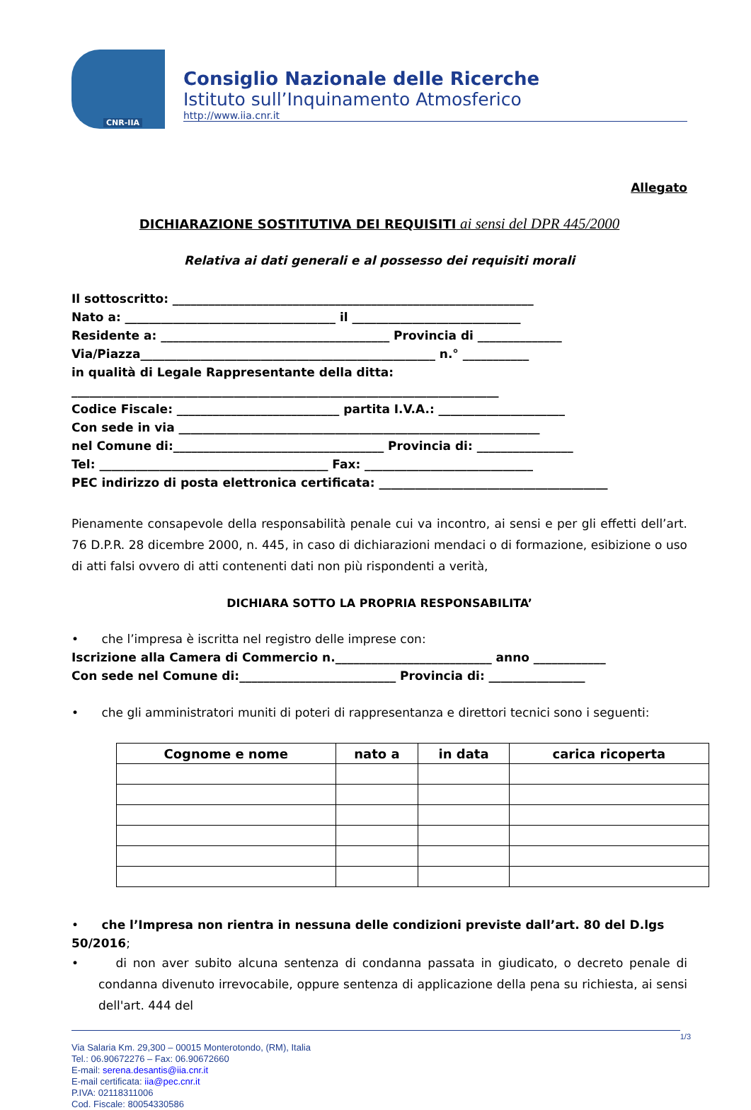CNR-IIA
Consiglio Nazionale delle Ricerche
Istituto sull’Inquinamento Atmosferico
http://www.iia.cnr.it
Allegato
DICHIARAZIONE SOSTITUTIVA DEI REQUISITI ai sensi del DPR 445/2000
Relativa ai dati generali e al possesso dei requisiti morali
Il sottoscritto: ____________________________________________________________
Nato a: ___________________________________ il ____________________________
Residente a: ______________________________________ Provincia di ______________
Via/Piazza_________________________________________________ n.° ___________
in qualità di Legale Rappresentante della ditta:
_______________________________________________________________________
Codice Fiscale: ___________________________ partita I.V.A.: _____________________
Con sede in via ____________________________________________________________
nel Comune di:___________________________________ Provincia di: ________________
Tel: ______________________________________ Fax: ____________________________
PEC indirizzo di posta elettronica certificata: ______________________________________
Pienamente consapevole della responsabilità penale cui va incontro, ai sensi e per gli effetti dell’art. 76 D.P.R. 28 dicembre 2000, n. 445, in caso di dichiarazioni mendaci o di formazione, esibizione o uso di atti falsi ovvero di atti contenenti dati non più rispondenti a verità,
DICHIARA SOTTO LA PROPRIA RESPONSABILITA’
• che l’impresa è iscritta nel registro delle imprese con:
Iscrizione alla Camera di Commercio n.__________________________ anno ____________
Con sede nel Comune di:__________________________ Provincia di: ________________
• che gli amministratori muniti di poteri di rappresentanza e direttori tecnici sono i seguenti:
| Cognome e nome | nato a | in data | carica ricoperta |
| --- | --- | --- | --- |
• che l’Impresa non rientra in nessuna delle condizioni previste dall’art. 80 del D.lgs 50/2016;
• di non aver subito alcuna sentenza di condanna passata in giudicato, o decreto penale di condanna divenuto irrevocabile, oppure sentenza di applicazione della pena su richiesta, ai sensi dell'art. 444 del
1/3
Via Salaria Km. 29,300 – 00015 Monterotondo, (RM), Italia
Tel.: 06.90672276 – Fax: 06.90672660
E-mail: serena.desantis@iia.cnr.it
E-mail certificata: iia@pec.cnr.it
P.IVA: 02118311006
Cod. Fiscale: 80054330586